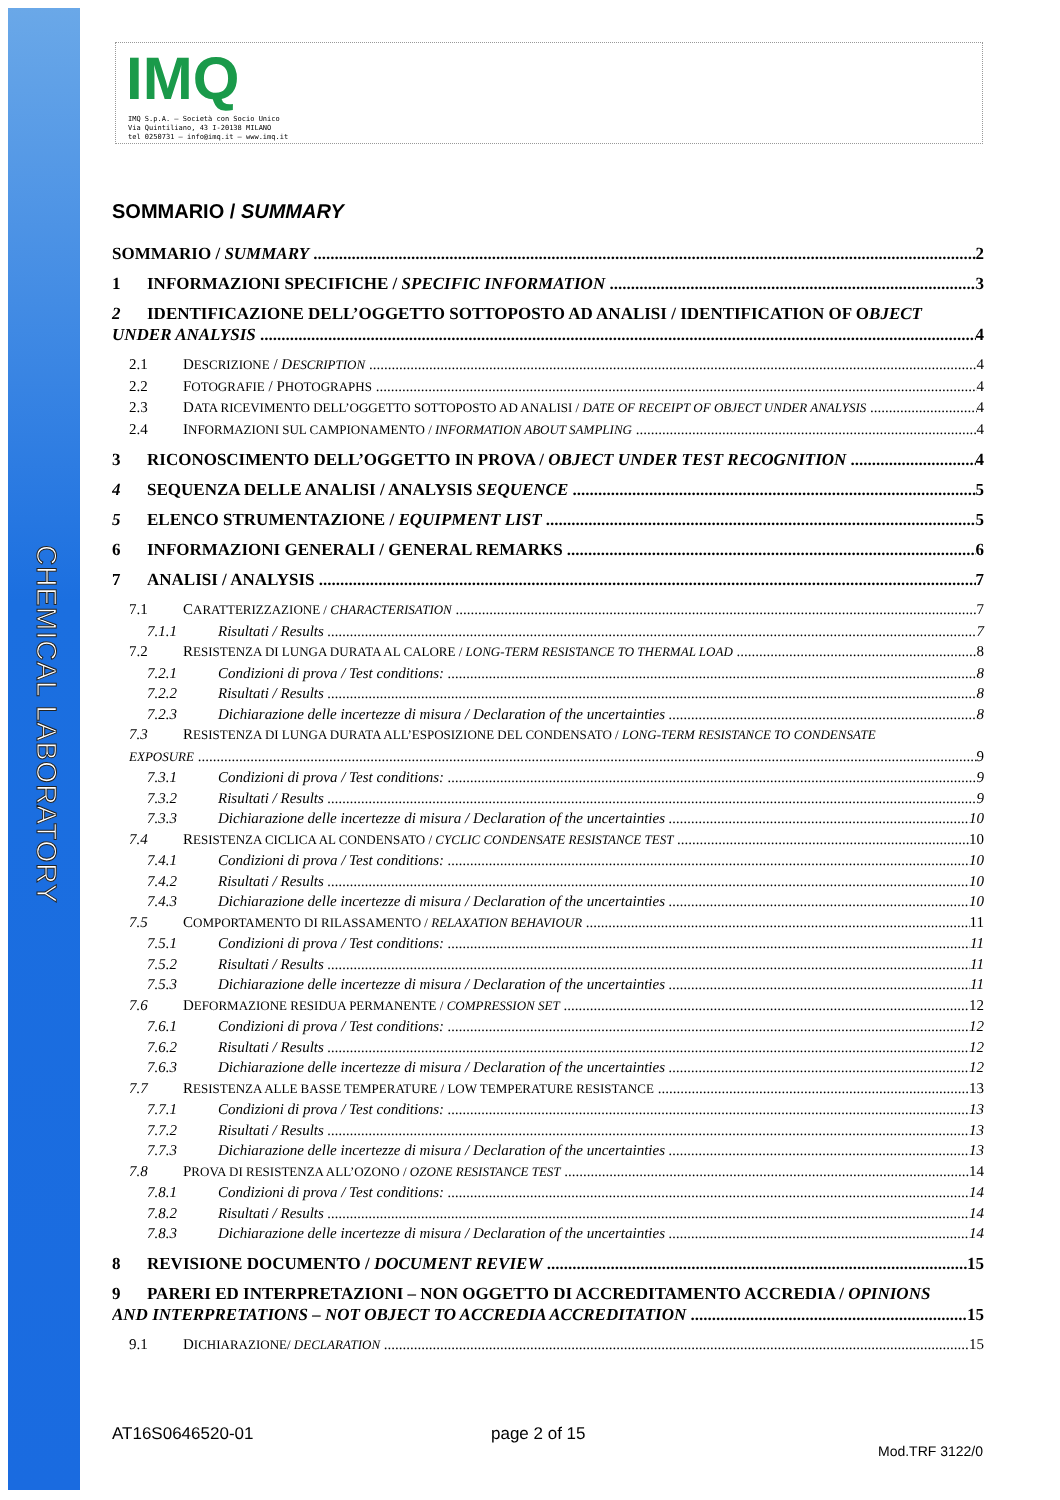CHEMICAL LABORATORY
IMQ
IMQ S.p.A. – Società con Socio Unico
Via Quintiliano, 43 I-20138 MILANO
tel 0250731 – info@imq.it – www.imq.it
SOMMARIO / SUMMARY
SOMMARIO / SUMMARY 2
1 INFORMAZIONI SPECIFICHE / SPECIFIC INFORMATION 3
2 IDENTIFICAZIONE DELL’OGGETTO SOTTOPOSTO AD ANALISI / IDENTIFICATION OF OBJECT
UNDER ANALYSIS 4
2.1 DESCRIZIONE / DESCRIPTION 4
2.2 FOTOGRAFIE / PHOTOGRAPHS 4
2.3 DATA RICEVIMENTO DELL’OGGETTO SOTTOPOSTO AD ANALISI / DATE OF RECEIPT OF OBJECT UNDER ANALYSIS 4
2.4 INFORMAZIONI SUL CAMPIONAMENTO / INFORMATION ABOUT SAMPLING 4
3 RICONOSCIMENTO DELL’OGGETTO IN PROVA / OBJECT UNDER TEST RECOGNITION 4
4 SEQUENZA DELLE ANALISI / ANALYSIS SEQUENCE 5
5 ELENCO STRUMENTAZIONE / EQUIPMENT LIST 5
6 INFORMAZIONI GENERALI / GENERAL REMARKS 6
7 ANALISI / ANALYSIS 7
7.1 CARATTERIZZAZIONE / CHARACTERISATION 7
7.1.1 Risultati / Results 7
7.2 RESISTENZA DI LUNGA DURATA AL CALORE / LONG-TERM RESISTANCE TO THERMAL LOAD 8
7.2.1 Condizioni di prova / Test conditions: 8
7.2.2 Risultati / Results 8
7.2.3 Dichiarazione delle incertezze di misura / Declaration of the uncertainties 8
7.3 RESISTENZA DI LUNGA DURATA ALL’ESPOSIZIONE DEL CONDENSATO / LONG-TERM RESISTANCE TO CONDENSATE
EXPOSURE 9
7.3.1 Condizioni di prova / Test conditions: 9
7.3.2 Risultati / Results 9
7.3.3 Dichiarazione delle incertezze di misura / Declaration of the uncertainties 10
7.4 RESISTENZA CICLICA AL CONDENSATO / CYCLIC CONDENSATE RESISTANCE TEST 10
7.4.1 Condizioni di prova / Test conditions: 10
7.4.2 Risultati / Results 10
7.4.3 Dichiarazione delle incertezze di misura / Declaration of the uncertainties 10
7.5 COMPORTAMENTO DI RILASSAMENTO / RELAXATION BEHAVIOUR 11
7.5.1 Condizioni di prova / Test conditions: 11
7.5.2 Risultati / Results 11
7.5.3 Dichiarazione delle incertezze di misura / Declaration of the uncertainties 11
7.6 DEFORMAZIONE RESIDUA PERMANENTE / COMPRESSION SET 12
7.6.1 Condizioni di prova / Test conditions: 12
7.6.2 Risultati / Results 12
7.6.3 Dichiarazione delle incertezze di misura / Declaration of the uncertainties 12
7.7 RESISTENZA ALLE BASSE TEMPERATURE / LOW TEMPERATURE RESISTANCE 13
7.7.1 Condizioni di prova / Test conditions: 13
7.7.2 Risultati / Results 13
7.7.3 Dichiarazione delle incertezze di misura / Declaration of the uncertainties 13
7.8 PROVA DI RESISTENZA ALL’OZONO / OZONE RESISTANCE TEST 14
7.8.1 Condizioni di prova / Test conditions: 14
7.8.2 Risultati / Results 14
7.8.3 Dichiarazione delle incertezze di misura / Declaration of the uncertainties 14
8 REVISIONE DOCUMENTO / DOCUMENT REVIEW 15
9 PARERI ED INTERPRETAZIONI – NON OGGETTO DI ACCREDITAMENTO ACCREDIA / OPINIONS
AND INTERPRETATIONS – NOT OBJECT TO ACCREDIA ACCREDITATION 15
9.1 DICHIARAZIONE/ DECLARATION 15
AT16S0646520-01 page 2 of 15
Mod.TRF 3122/0